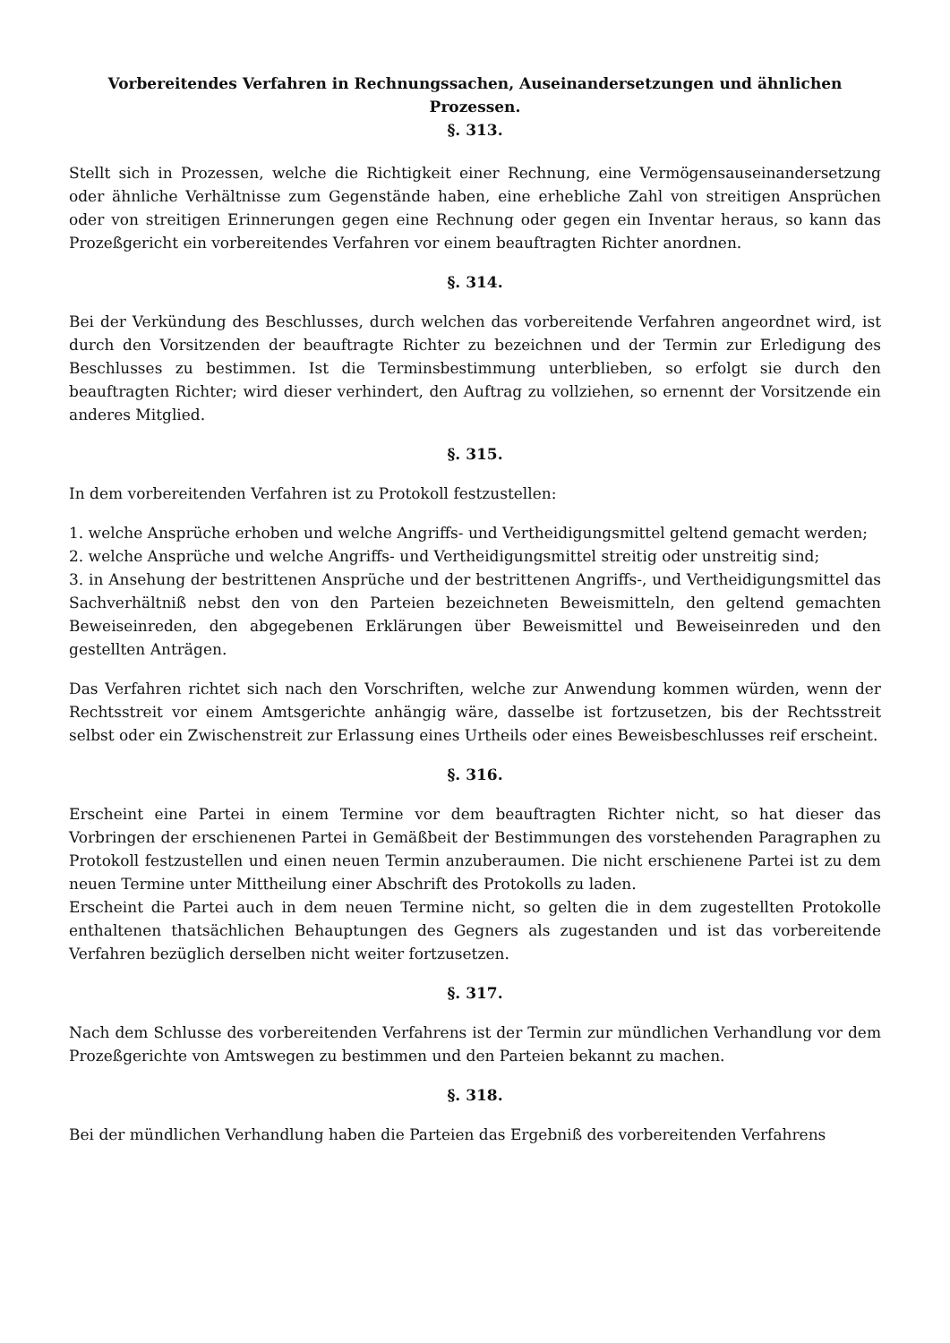Vorbereitendes Verfahren in Rechnungssachen, Auseinandersetzungen und ähnlichen Prozessen.
§. 313.
Stellt sich in Prozessen, welche die Richtigkeit einer Rechnung, eine Vermögensauseinandersetzung oder ähnliche Verhältnisse zum Gegenstände haben, eine erhebliche Zahl von streitigen Ansprüchen oder von streitigen Erinnerungen gegen eine Rechnung oder gegen ein Inventar heraus, so kann das Prozeßgericht ein vorbereitendes Verfahren vor einem beauftragten Richter anordnen.
§. 314.
Bei der Verkündung des Beschlusses, durch welchen das vorbereitende Verfahren angeordnet wird, ist durch den Vorsitzenden der beauftragte Richter zu bezeichnen und der Termin zur Erledigung des Beschlusses zu bestimmen. Ist die Terminsbestimmung unterblieben, so erfolgt sie durch den beauftragten Richter; wird dieser verhindert, den Auftrag zu vollziehen, so ernennt der Vorsitzende ein anderes Mitglied.
§. 315.
In dem vorbereitenden Verfahren ist zu Protokoll festzustellen:
1. welche Ansprüche erhoben und welche Angriffs- und Vertheidigungsmittel geltend gemacht werden;
2. welche Ansprüche und welche Angriffs- und Vertheidigungsmittel streitig oder unstreitig sind;
3. in Ansehung der bestrittenen Ansprüche und der bestrittenen Angriffs-, und Vertheidigungsmittel das Sachverhältniß nebst den von den Parteien bezeichneten Beweismitteln, den geltend gemachten Beweiseinreden, den abgegebenen Erklärungen über Beweismittel und Beweiseinreden und den gestellten Anträgen.
Das Verfahren richtet sich nach den Vorschriften, welche zur Anwendung kommen würden, wenn der Rechtsstreit vor einem Amtsgerichte anhängig wäre, dasselbe ist fortzusetzen, bis der Rechtsstreit selbst oder ein Zwischenstreit zur Erlassung eines Urtheils oder eines Beweisbeschlusses reif erscheint.
§. 316.
Erscheint eine Partei in einem Termine vor dem beauftragten Richter nicht, so hat dieser das Vorbringen der erschienenen Partei in Gemäßbeit der Bestimmungen des vorstehenden Paragraphen zu Protokoll festzustellen und einen neuen Termin anzuberaumen. Die nicht erschienene Partei ist zu dem neuen Termine unter Mittheilung einer Abschrift des Protokolls zu laden.
Erscheint die Partei auch in dem neuen Termine nicht, so gelten die in dem zugestellten Protokolle enthaltenen thatsächlichen Behauptungen des Gegners als zugestanden und ist das vorbereitende Verfahren bezüglich derselben nicht weiter fortzusetzen.
§. 317.
Nach dem Schlusse des vorbereitenden Verfahrens ist der Termin zur mündlichen Verhandlung vor dem Prozeßgerichte von Amtswegen zu bestimmen und den Parteien bekannt zu machen.
§. 318.
Bei der mündlichen Verhandlung haben die Parteien das Ergebniß des vorbereitenden Verfahrens